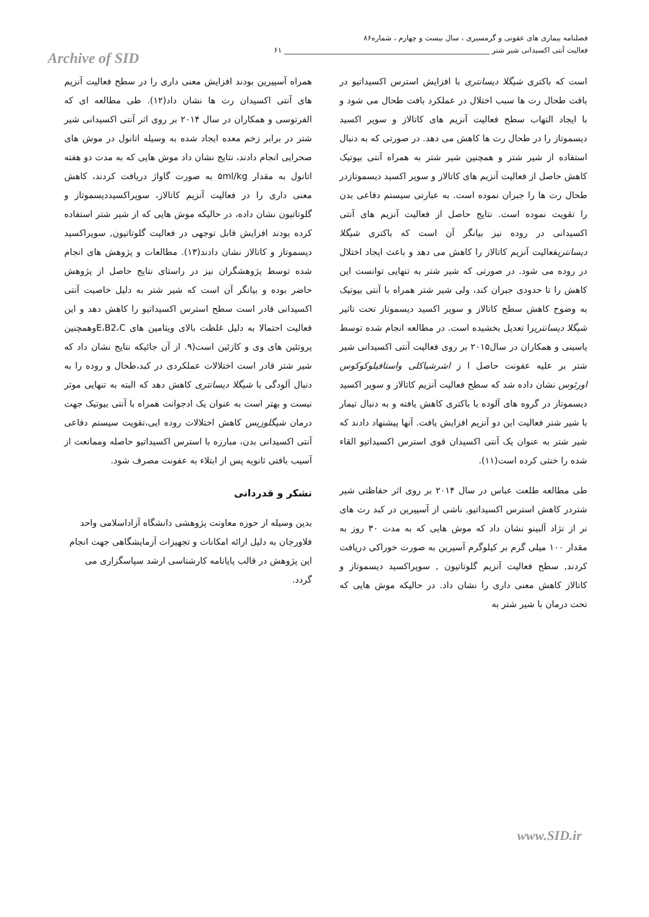فصلنامه بیماری های عفونی و گرمسیری ، سال بیست و چهارم ، شماره۸۶
فعالیت آنتی اکسیدانی شیر شتر ________________________________________________________ ۶۱
Archive of SID
است که باکتری شیگلا دیسانتری با افزایش استرس اکسیداتیو در بافت طحال رت ها سبب اختلال در عملکرد بافت طحال می شود و با ایجاد التهاب سطح فعالیت آنزیم های کاتالاز و سوپر اکسید دیسموتاز را در طحال رت ها کاهش می دهد. در صورتی که به دنبال استفاده از شیر شتر و همچنین شیر شتر به همراه آنتی بیوتیک کاهش حاصل از فعالیت آنزیم های کاتالاز و سوپر اکسید دیسموتازدر طحال رت ها را جبران نموده است. به عبارتی سیستم دفاعی بدن را تقویت نموده است. نتایج حاصل از فعالیت آنزیم های آنتی اکسیدانی در روده نیز بیانگر آن است که باکتری شیگلا دیسانتریفعالیت آنزیم کاتالاز را کاهش می دهد و باعث ایجاد اختلال در روده می شود. در صورتی که شیر شتر به تنهایی توانست این کاهش را تا حدودی جبران کند، ولی شیر شتر همراه با آنتی بیوتیک به وضوح کاهش سطح کاتالاز و سوپر اکسید دیسموتاز تحت تاثیر شیگلا دیسانتریرا تعدیل بخشیده است. در مطالعه انجام شده توسط یاسینی و همکاران در سال۲۰۱۵ بر روی فعالیت آنتی اکسیدانی شیر شتر بر علیه عفونت حاصل ا ز اشرشیاکلی واستافیلوکوکوس اورئوس نشان داده شد که سطح فعالیت آنزیم کاتالاز و سوپر اکسید دیسموتاز در گروه های آلوده با باکتری کاهش یافته و به دنبال تیمار با شیر شتر فعالیت این دو آنزیم افزایش یافت. آنها پیشنهاد دادند که شیر شتر به عنوان یک آنتی اکسیدان قوی استرس اکسیداتیو القاء شده را خنثی کرده است(۱۱).
طی مطالعه طلعت عباس در سال ۲۰۱۴ بر روی اثر حفاظتی شیر شتردر کاهش استرس اکسیداتیو, ناشی از آسپیرین در کبد رت های نر از نژاد آلبینو نشان داد که موش هایی که به مدت ۳۰ روز به مقدار ۱۰۰ میلی گرم بر کیلوگرم آسپرین به صورت خوراکی دریافت کردند, سطح فعالیت آنزیم گلوتاتیون , سوپراکسید دیسموتاز و کاتالاز کاهش معنی داری را نشان داد. در حالیکه موش هایی که تحت درمان با شیر شتر به
همراه آسپیرین بودند افزایش معنی داری را در سطح فعالیت آنزیم های آنتی اکسیدان رت ها نشان داد(۱۲). طی مطالعه ای که الفرتوسی و همکاران در سال ۲۰۱۴ بر روی اثر آنتی اکسیدانی شیر شتر در برابر زخم معده ایجاد شده به وسیله اتانول در موش های صحرایی انجام دادند، نتایج نشان داد موش هایی که به مدت دو هفته اتانول به مقدار ۵ml/kg به صورت گاواژ دریافت کردند، کاهش معنی داری را در فعالیت آنزیم کاتالاز، سوپراکسیددیسموتاز و گلوتاتیون نشان داده، در حالیکه موش هایی که از شیر شتر استفاده کرده بودند افزایش قابل توجهی در فعالیت گلوتاتیون, سوپراکسید دیسموتاز و کاتالاز نشان دادند(۱۳). مطالعات و پژوهش های انجام شده توسط پژوهشگران نیز در راستای نتایج حاصل از پژوهش حاضر بوده و بیانگر آن است که شیر شتر به دلیل خاصیت آنتی اکسیدانی قادر است سطح استرس اکسیداتیو را کاهش دهد و این فعالیت احتمالا به دلیل غلظت بالای ویتامین های E،B2،Cوهمچنین پروتئین های وی و کازئین است(۹. از آن جائیکه نتایج نشان داد که شیر شتر قادر است اختلالات عملکردی در کبد،طحال و روده را به دنبال آلودگی با شیگلا دیسانتری کاهش دهد که البته به تنهایی موثر نیست و بهتر است به عنوان یک ادجوانت همراه با آنتی بیوتیک جهت درمان شیگلوزیس کاهش اختلالات روده ایی،تقویت سیستم دفاعی آنتی اکسیدانی بدن، مبارزه با استرس اکسیداتیو حاصله وممانعت از آسیب بافتی ثانویه پس از ابتلاء به عفونت مصرف شود.
تشکر و قدردانی
بدین وسیله از حوزه معاونت پژوهشی دانشگاه آزاداسلامی واحد فلاورجان به دلیل ارائه امکانات و تجهیزات آزمایشگاهی جهت انجام این پژوهش در قالب پایانامه کارشناسی ارشد سپاسگزاری می گردد.
www.SID.ir